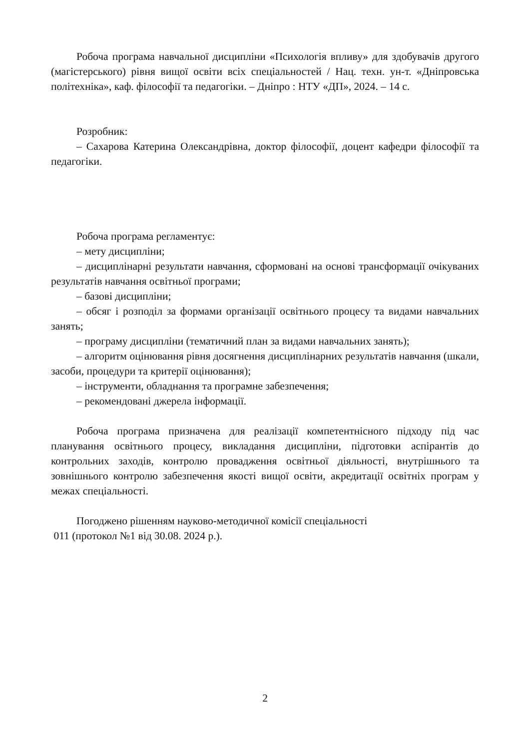Робоча програма навчальної дисципліни «Психологія впливу» для здобувачів другого (магістерського) рівня вищої освіти всіх спеціальностей / Нац. техн. ун-т. «Дніпровська політехніка», каф. філософії та педагогіки. – Дніпро : НТУ «ДП», 2024. – 14 с.
Розробник:
– Сахарова Катерина Олександрівна, доктор філософії, доцент кафедри філософії та педагогіки.
Робоча програма регламентує:
– мету дисципліни;
– дисциплінарні результати навчання, сформовані на основі трансформації очікуваних результатів навчання освітньої програми;
– базові дисципліни;
– обсяг і розподіл за формами організації освітнього процесу та видами навчальних занять;
– програму дисципліни (тематичний план за видами навчальних занять);
– алгоритм оцінювання рівня досягнення дисциплінарних результатів навчання (шкали, засоби, процедури та критерії оцінювання);
– інструменти, обладнання та програмне забезпечення;
– рекомендовані джерела інформації.
Робоча програма призначена для реалізації компетентнісного підходу під час планування освітнього процесу, викладання дисципліни, підготовки аспірантів до контрольних заходів, контролю провадження освітньої діяльності, внутрішнього та зовнішнього контролю забезпечення якості вищої освіти, акредитації освітніх програм у межах спеціальності.
Погоджено рішенням науково-методичної комісії спеціальності
011 (протокол №1 від 30.08. 2024 р.).
2